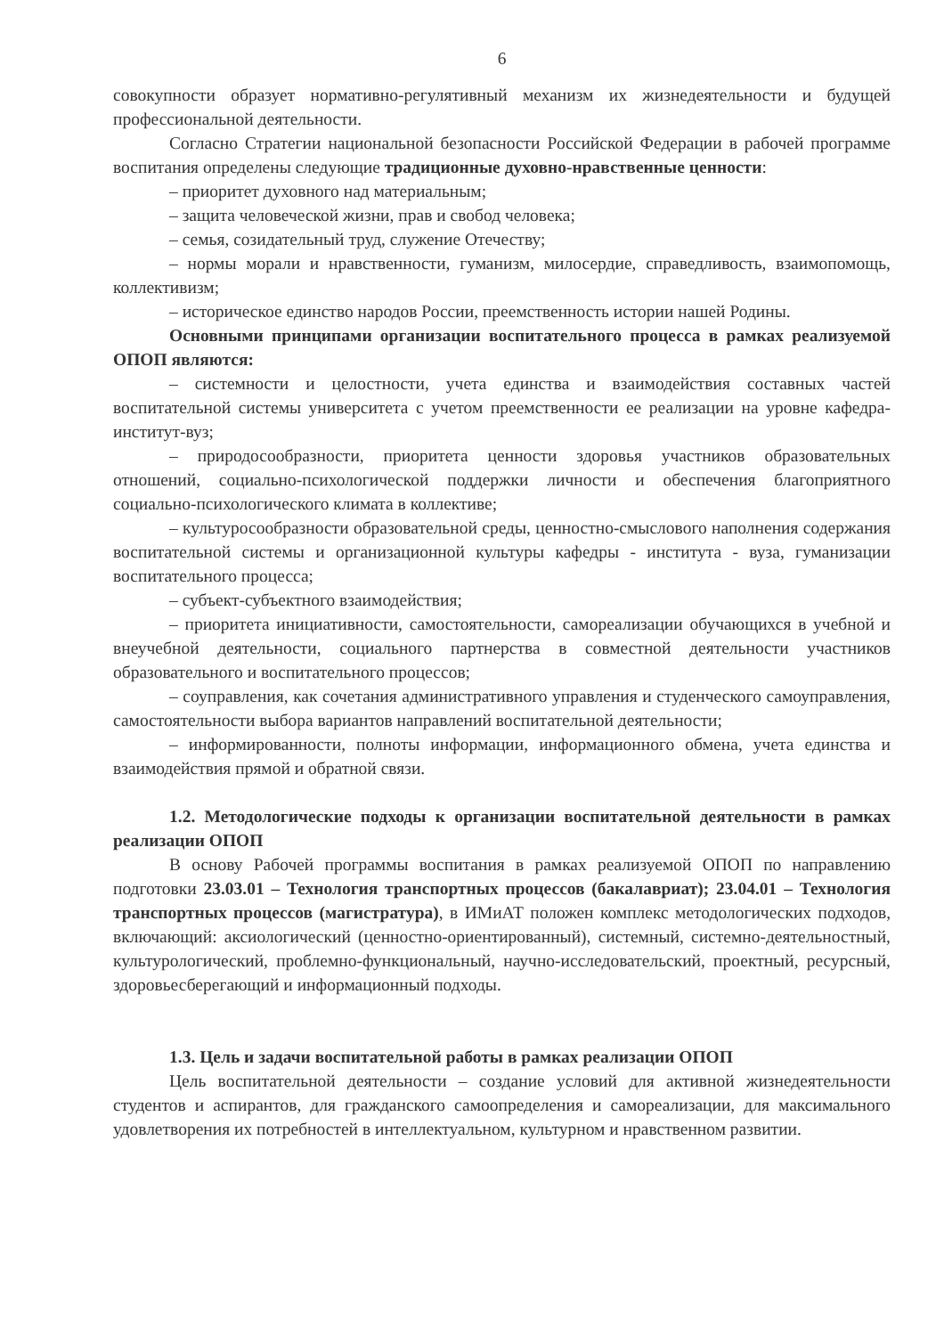6
совокупности образует нормативно-регулятивный механизм их жизнедеятельности и будущей профессиональной деятельности.
Согласно Стратегии национальной безопасности Российской Федерации в рабочей программе воспитания определены следующие традиционные духовно-нравственные ценности:
– приоритет духовного над материальным;
– защита человеческой жизни, прав и свобод человека;
– семья, созидательный труд, служение Отечеству;
– нормы морали и нравственности, гуманизм, милосердие, справедливость, взаимопомощь, коллективизм;
– историческое единство народов России, преемственность истории нашей Родины.
Основными принципами организации воспитательного процесса в рамках реализуемой ОПОП являются:
– системности и целостности, учета единства и взаимодействия составных частей воспитательной системы университета с учетом преемственности ее реализации на уровне кафедра-институт-вуз;
– природосообразности, приоритета ценности здоровья участников образовательных отношений, социально-психологической поддержки личности и обеспечения благоприятного социально-психологического климата в коллективе;
– культуросообразности образовательной среды, ценностно-смыслового наполнения содержания воспитательной системы и организационной культуры кафедры - института - вуза, гуманизации воспитательного процесса;
– субъект-субъектного взаимодействия;
– приоритета инициативности, самостоятельности, самореализации обучающихся в учебной и внеучебной деятельности, социального партнерства в совместной деятельности участников образовательного и воспитательного процессов;
– соуправления, как сочетания административного управления и студенческого самоуправления, самостоятельности выбора вариантов направлений воспитательной деятельности;
– информированности, полноты информации, информационного обмена, учета единства и взаимодействия прямой и обратной связи.
1.2. Методологические подходы к организации воспитательной деятельности в рамках реализации ОПОП
В основу Рабочей программы воспитания в рамках реализуемой ОПОП по направлению подготовки 23.03.01 – Технология транспортных процессов (бакалавриат); 23.04.01 – Технология транспортных процессов (магистратура), в ИМиАТ положен комплекс методологических подходов, включающий: аксиологический (ценностно-ориентированный), системный, системно-деятельностный, культурологический, проблемно-функциональный, научно-исследовательский, проектный, ресурсный, здоровьесберегающий и информационный подходы.
1.3. Цель и задачи воспитательной работы в рамках реализации ОПОП
Цель воспитательной деятельности – создание условий для активной жизнедеятельности студентов и аспирантов, для гражданского самоопределения и самореализации, для максимального удовлетворения их потребностей в интеллектуальном, культурном и нравственном развитии.